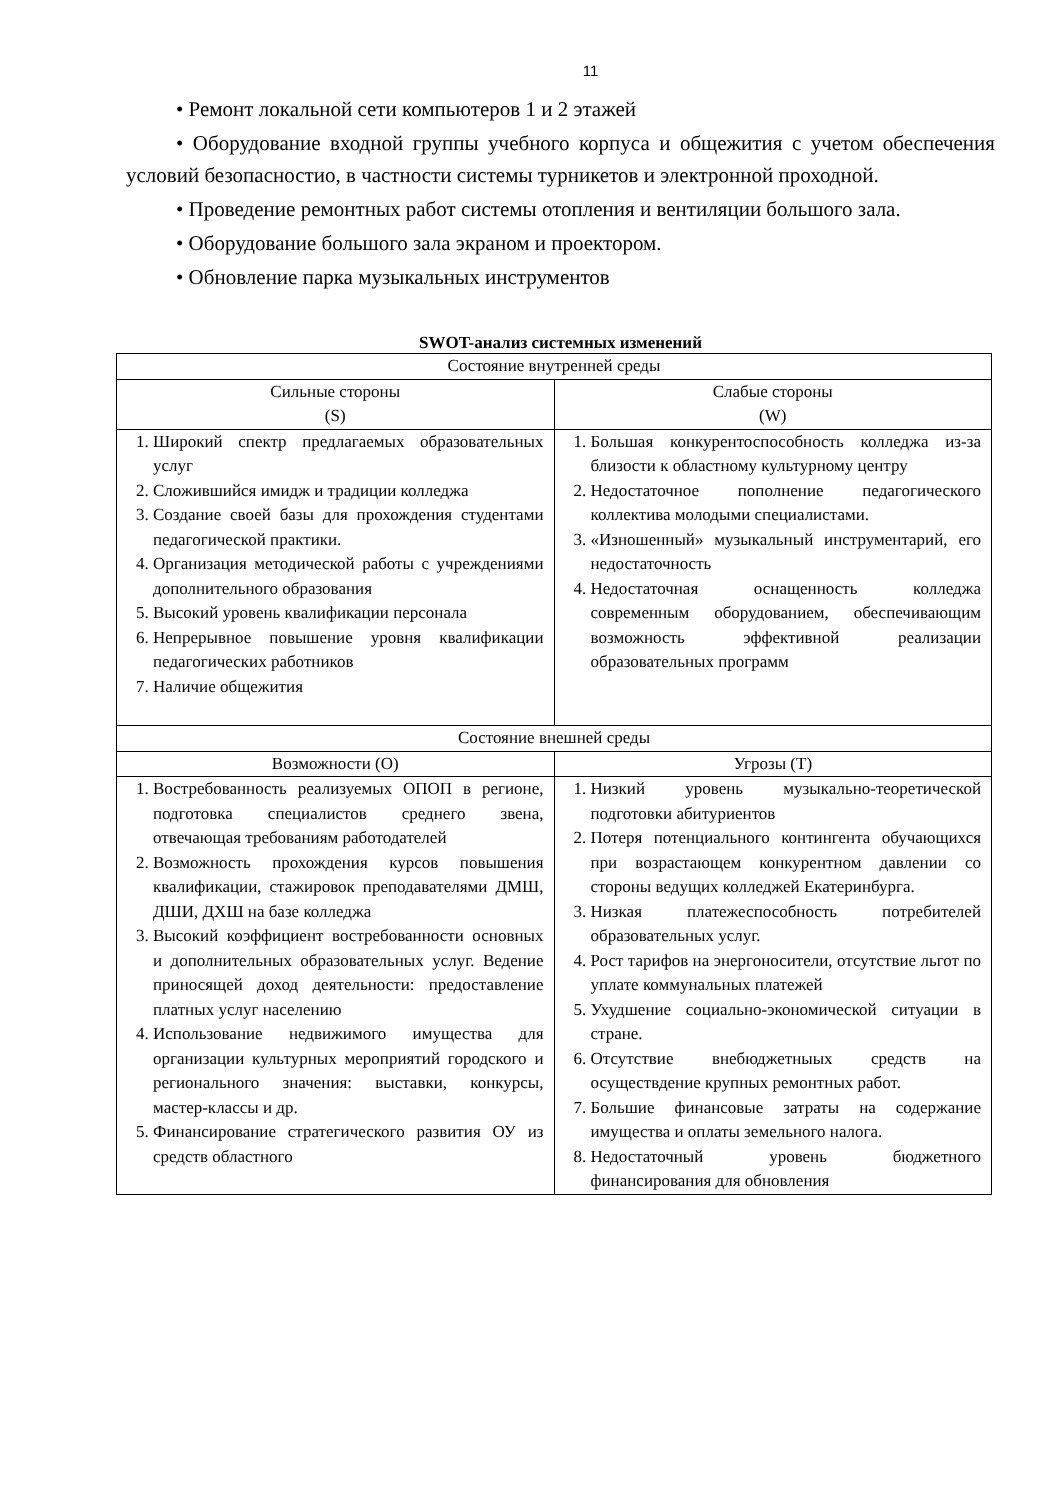11
• Ремонт локальной сети компьютеров 1 и 2 этажей
• Оборудование входной группы учебного корпуса и общежития с учетом обеспечения условий безопасностио, в частности системы турникетов и электронной проходной.
• Проведение ремонтных работ системы отопления и вентиляции большого зала.
• Оборудование большого зала экраном и проектором.
• Обновление парка музыкальных инструментов
SWOT-анализ системных изменений
| Состояние внутренней среды | |
| Сильные стороны (S) | Слабые стороны (W) |
| 1. Широкий спектр предлагаемых образовательных услуг 2. Сложившийся имидж и традиции колледжа 3. Создание своей базы для прохождения студентами педагогической практики. 4. Организация методической работы с учреждениями дополнительного образования 5. Высокий уровень квалификации персонала 6. Непрерывное повышение уровня квалификации педагогических работников 7. Наличие общежития | 1. Большая конкурентоспособность колледжа из-за близости к областному культурному центру 2. Недостаточное пополнение педагогического коллектива молодыми специалистами. 3. «Изношенный» музыкальный инструментарий, его недостаточность 4. Недостаточная оснащенность колледжа современным оборудованием, обеспечивающим возможность эффективной реализации образовательных программ |
| Состояние внешней среды | |
| Возможности (О) | Угрозы (Т) |
| 1. Востребованность реализуемых ОПОП в регионе, подготовка специалистов среднего звена, отвечающая требованиям работодателей 2. Возможность прохождения курсов повышения квалификации, стажировок преподавателями ДМШ, ДШИ, ДХШ на базе колледжа 3. Высокий коэффициент востребованности основных и дополнительных образовательных услуг. Ведение приносящей доход деятельности: предоставление платных услуг населению 4. Использование недвижимого имущества для организации культурных мероприятий городского и регионального значения: выставки, конкурсы, мастер-классы и др. 5. Финансирование стратегического развития ОУ из средств областного | 1. Низкий уровень музыкально-теоретической подготовки абитуриентов 2. Потеря потенциального контингента обучающихся при возрастающем конкурентном давлении со стороны ведущих колледжей Екатеринбурга. 3. Низкая платежеспособность потребителей образовательных услуг. 4. Рост тарифов на энергоносители, отсутствие льгот по уплате коммунальных платежей 5. Ухудшение социально-экономической ситуации в стране. 6. Отсутствие внебюджетныых средств на осуществдение крупных ремонтных работ. 7. Большие финансовые затраты на содержание имущества и оплаты земельного налога. 8. Недостаточный уровень бюджетного финансирования для обновления |